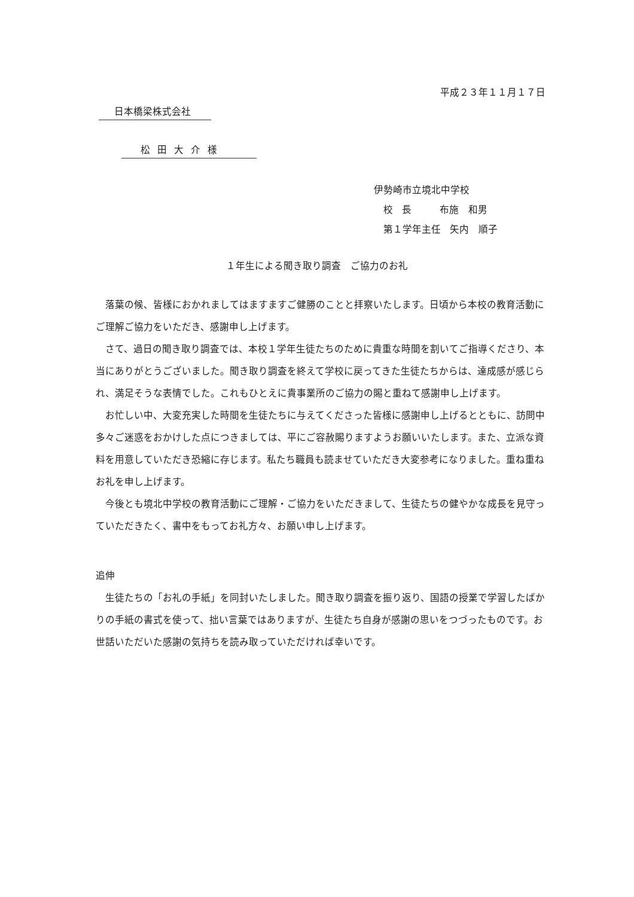平成２３年１１月１７日
日本橋梁株式会社
松田大介様
伊勢崎市立境北中学校
 校 長   布施　和男
 第１学年主任 矢内　順子
１年生による聞き取り調査　ご協力のお礼
落葉の候、皆様におかれましてはますますご健勝のことと拝察いたします。日頃から本校の教育活動にご理解ご協力をいただき、感謝申し上げます。
さて、過日の聞き取り調査では、本校１学年生徒たちのために貴重な時間を割いてご指導くださり、本当にありがとうございました。聞き取り調査を終えて学校に戻ってきた生徒たちからは、達成感が感じられ、満足そうな表情でした。これもひとえに貴事業所のご協力の賜と重ねて感謝申し上げます。
お忙しい中、大変充実した時間を生徒たちに与えてくださった皆様に感謝申し上げるとともに、訪問中多々ご迷惑をおかけした点につきましては、平にご容赦賜りますようお願いいたします。また、立派な資料を用意していただき恐縮に存じます。私たち職員も読ませていただき大変参考になりました。重ね重ねお礼を申し上げます。
今後とも境北中学校の教育活動にご理解・ご協力をいただきまして、生徒たちの健やかな成長を見守っていただきたく、書中をもってお礼方々、お願い申し上げます。
追伸
生徒たちの「お礼の手紙」を同封いたしました。聞き取り調査を振り返り、国語の授業で学習したばかりの手紙の書式を使って、拙い言葉ではありますが、生徒たち自身が感謝の思いをつづったものです。お世話いただいた感謝の気持ちを読み取っていただければ幸いです。